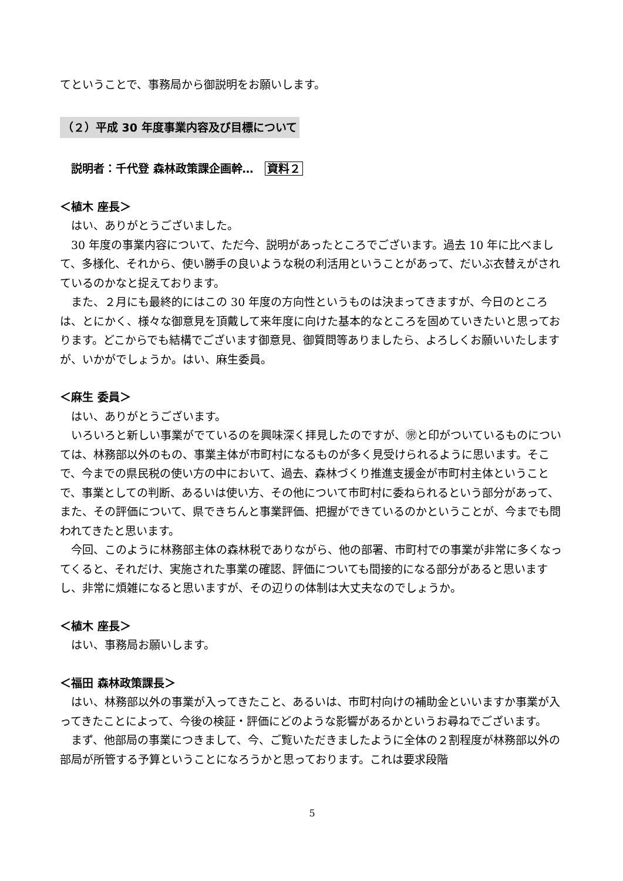てということで、事務局から御説明をお願いします。
（２）平成 30 年度事業内容及び目標について
説明者：千代登 森林政策課企画幹…　資料２
＜植木 座長＞
はい、ありがとうございました。
30 年度の事業内容について、ただ今、説明があったところでございます。過去 10 年に比べまして、多様化、それから、使い勝手の良いような税の利活用ということがあって、だいぶ衣替えがされているのかなと捉えております。
また、２月にも最終的にはこの 30 年度の方向性というものは決まってきますが、今日のところは、とにかく、様々な御意見を頂戴して来年度に向けた基本的なところを固めていきたいと思っております。どこからでも結構でございます御意見、御質問等ありましたら、よろしくお願いいたしますが、いかがでしょうか。はい、麻生委員。
＜麻生 委員＞
はい、ありがとうございます。
いろいろと新しい事業がでているのを興味深く拝見したのですが、㊪と印がついているものについては、林務部以外のもの、事業主体が市町村になるものが多く見受けられるように思います。そこで、今までの県民税の使い方の中において、過去、森林づくり推進支援金が市町村主体ということで、事業としての判断、あるいは使い方、その他について市町村に委ねられるという部分があって、また、その評価について、県できちんと事業評価、把握ができているのかということが、今までも問われてきたと思います。
今回、このように林務部主体の森林税でありながら、他の部署、市町村での事業が非常に多くなってくると、それだけ、実施された事業の確認、評価についても間接的になる部分があると思いますし、非常に煩雑になると思いますが、その辺りの体制は大丈夫なのでしょうか。
＜植木 座長＞
はい、事務局お願いします。
＜福田 森林政策課長＞
はい、林務部以外の事業が入ってきたこと、あるいは、市町村向けの補助金といいますか事業が入ってきたことによって、今後の検証・評価にどのような影響があるかというお尋ねでございます。
まず、他部局の事業につきまして、今、ご覧いただきましたように全体の２割程度が林務部以外の部局が所管する予算ということになろうかと思っております。これは要求段階
5